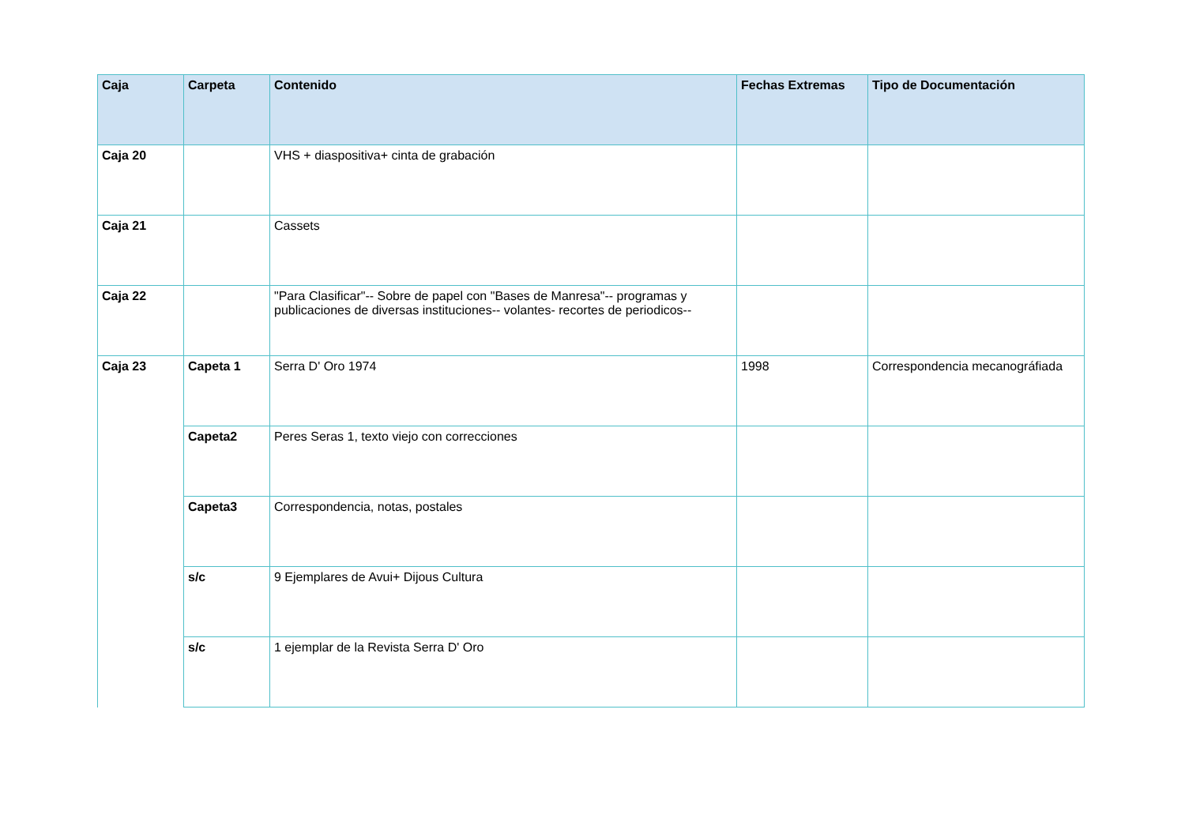| Caja | Carpeta | Contenido | Fechas Extremas | Tipo de Documentación |
| --- | --- | --- | --- | --- |
| Caja 20 | | VHS + diaspositiva+ cinta de grabación | | |
| Caja 21 | | Cassets | | |
| Caja 22 | | "Para Clasificar"-- Sobre de papel con "Bases de Manresa"-- programas y publicaciones de diversas instituciones-- volantes- recortes de periodicos-- | | |
| Caja 23 | Capeta 1 | Serra D' Oro 1974 | 1998 | Correspondencia mecanográfiada |
| | Capeta2 | Peres Seras 1, texto viejo con correcciones | | |
| | Capeta3 | Correspondencia, notas, postales | | |
| | s/c | 9 Ejemplares de Avui+ Dijous Cultura | | |
| | s/c | 1 ejemplar de la Revista Serra D' Oro | | |